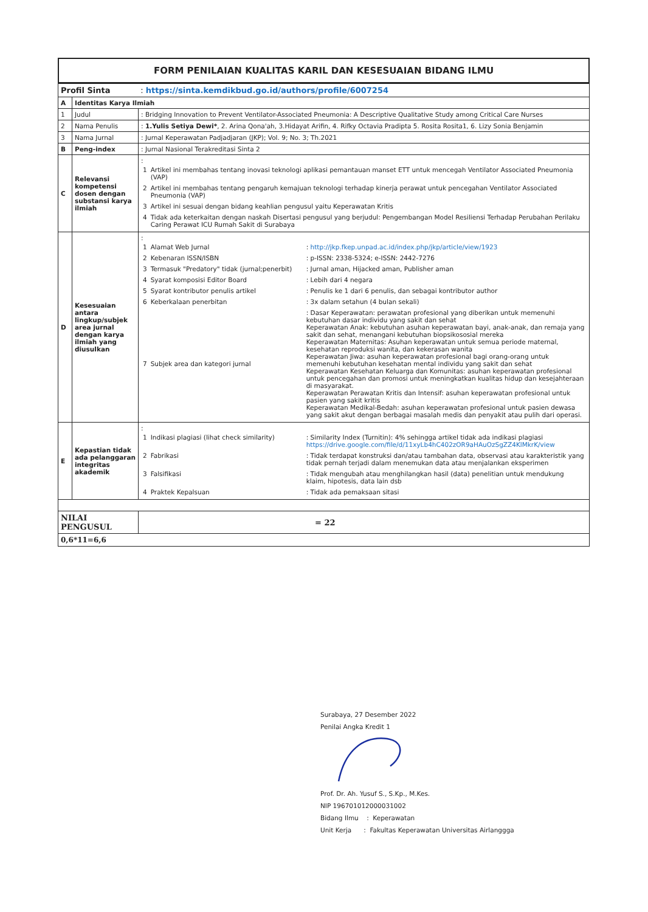FORM PENILAIAN KUALITAS KARIL DAN KESESUAIAN BIDANG ILMU
| Profil Sinta : https://sinta.kemdikbud.go.id/authors/profile/6007254 | | |
| A | Identitas Karya Ilmiah | |
| 1 | Judul | : Bridging Innovation to Prevent Ventilator-Associated Pneumonia: A Descriptive Qualitative Study among Critical Care Nurses |
| 2 | Nama Penulis | : 1.Yulis Setiya Dewi* , 2. Arina Qona'ah, 3.Hidayat Arifin, 4. Rifky Octavia Pradipta 5. Rosita Rosita1, 6. Lizy Sonia Benjamin |
| 3 | Nama Jurnal | : Jurnal Keperawatan Padjadjaran (JKP); Vol. 9; No. 3; Th.2021 |
| B | Peng-index | : Jurnal Nasional Terakreditasi Sinta 2 |
| C | Relevansi kompetensi dosen dengan substansi karya ilmiah | : / 1 / Artikel ini membahas tentang inovasi teknologi aplikasi pemantauan manset ETT untuk mencegah Ventilator Associated Pneumonia (VAP) / / 2 / Artikel ini membahas tentang pengaruh kemajuan teknologi terhadap kinerja perawat untuk pencegahan Ventilator Associated Pneumonia (VAP) / / 3 / Artikel ini sesuai dengan bidang keahlian pengusul yaitu Keperawatan Kritis / / 4 / Tidak ada keterkaitan dengan naskah Disertasi pengusul yang berjudul: Pengembangan Model Resiliensi Terhadap Perubahan Perilaku Caring Perawat ICU Rumah Sakit di Surabaya / |
| D | Kesesuaian antara lingkup/subjek area jurnal dengan karya ilmiah yang diusulkan | : / 1 / Alamat Web Jurnal / : http://jkp.fkep.unpad.ac.id/index.php/jkp/article/view/1923 / / 2 / Kebenaran ISSN/ISBN / : p-ISSN: 2338-5324; e-ISSN: 2442-7276 / / 3 / Termasuk "Predatory" tidak (jurnal;penerbit) / : Jurnal aman, Hijacked aman, Publisher aman / / 4 / Syarat komposisi Editor Board / : Lebih dari 4 negara / / 5 / Syarat kontributor penulis artikel / : Penulis ke 1 dari 6 penulis, dan sebagai kontributor author / / 6 / Keberkalaan penerbitan / : 3x dalam setahun (4 bulan sekali) / / 7 / Subjek area dan kategori jurnal / : Dasar Keperawatan: perawatan profesional yang diberikan untuk memenuhi kebutuhan dasar individu yang sakit dan sehat Keperawatan Anak: kebutuhan asuhan keperawatan bayi, anak-anak, dan remaja yang sakit dan sehat, menangani kebutuhan biopsikososial mereka Keperawatan Maternitas: Asuhan keperawatan untuk semua periode maternal, kesehatan reproduksi wanita, dan kekerasan wanita Keperawatan Jiwa: asuhan keperawatan profesional bagi orang-orang untuk memenuhi kebutuhan kesehatan mental individu yang sakit dan sehat Keperawatan Kesehatan Keluarga dan Komunitas: asuhan keperawatan profesional untuk pencegahan dan promosi untuk meningkatkan kualitas hidup dan kesejahteraan di masyarakat. Keperawatan Perawatan Kritis dan Intensif: asuhan keperawatan profesional untuk pasien yang sakit kritis Keperawatan Medikal-Bedah: asuhan keperawatan profesional untuk pasien dewasa yang sakit akut dengan berbagai masalah medis dan penyakit atau pulih dari operasi. / |
| E | Kepastian tidak ada pelanggaran integritas akademik | : / 1 / Indikasi plagiasi (lihat check similarity) / : Similarity Index (Turnitin): 4% sehingga artikel tidak ada indikasi plagiasi https://drive.google.com/file/d/11xyLb4hC402zOR9aHAuOzSgZZ4KlMkrK/view / / 2 / Fabrikasi / : Tidak terdapat konstruksi dan/atau tambahan data, observasi atau karakteristik yang tidak pernah terjadi dalam menemukan data atau menjalankan eksperimen / / 3 / Falsifikasi / : Tidak mengubah atau menghilangkan hasil (data) penelitian untuk mendukung klaim, hipotesis, data lain dsb / / 4 / Praktek Kepalsuan / : Tidak ada pemaksaan sitasi / |
| NILAI PENGUSUL | | = 22 |
| 0,6*11=6,6 | | |
Surabaya, 27 Desember 2022
Penilai Angka Kredit 1
Prof. Dr. Ah. Yusuf S., S.Kp., M.Kes.
NIP 196701012000031002
Bidang Ilmu : Keperawatan
Unit Kerja : Fakultas Keperawatan Universitas Airlanggga